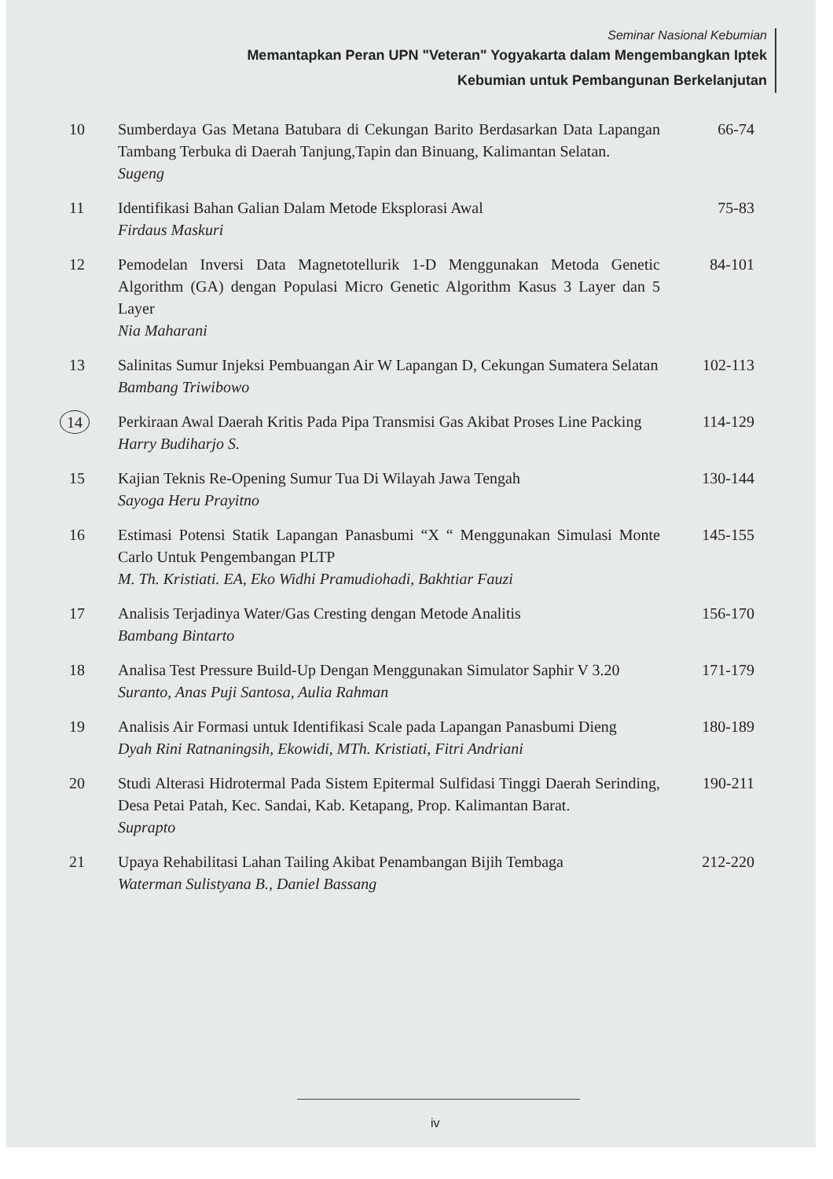Seminar Nasional Kebumian
Memantapkan Peran UPN "Veteran" Yogyakarta dalam Mengembangkan Iptek
Kebumian untuk Pembangunan Berkelanjutan
10 Sumberdaya Gas Metana Batubara di Cekungan Barito Berdasarkan Data Lapangan Tambang Terbuka di Daerah Tanjung,Tapin dan Binuang, Kalimantan Selatan.
Sugeng
66-74
11 Identifikasi Bahan Galian Dalam Metode Eksplorasi Awal
Firdaus Maskuri
75-83
12 Pemodelan Inversi Data Magnetotellurik 1-D Menggunakan Metoda Genetic Algorithm (GA) dengan Populasi Micro Genetic Algorithm Kasus 3 Layer dan 5 Layer
Nia Maharani
84-101
13 Salinitas Sumur Injeksi Pembuangan Air W Lapangan D, Cekungan Sumatera Selatan
Bambang Triwibowo
102-113
14 Perkiraan Awal Daerah Kritis Pada Pipa Transmisi Gas Akibat Proses Line Packing
Harry Budiharjo S.
114-129
15 Kajian Teknis Re-Opening Sumur Tua Di Wilayah Jawa Tengah
Sayoga Heru Prayitno
130-144
16 Estimasi Potensi Statik Lapangan Panasbumi “X “ Menggunakan Simulasi Monte Carlo Untuk Pengembangan PLTP
M. Th. Kristiati. EA, Eko Widhi Pramudiohadi, Bakhtiar Fauzi
145-155
17 Analisis Terjadinya Water/Gas Cresting dengan Metode Analitis
Bambang Bintarto
156-170
18 Analisa Test Pressure Build-Up Dengan Menggunakan Simulator Saphir V 3.20
Suranto, Anas Puji Santosa, Aulia Rahman
171-179
19 Analisis Air Formasi untuk Identifikasi Scale pada Lapangan Panasbumi Dieng
Dyah Rini Ratnaningsih, Ekowidi, MTh. Kristiati, Fitri Andriani
180-189
20 Studi Alterasi Hidrotermal Pada Sistem Epitermal Sulfidasi Tinggi Daerah Serinding, Desa Petai Patah, Kec. Sandai, Kab. Ketapang, Prop. Kalimantan Barat.
Suprapto
190-211
21 Upaya Rehabilitasi Lahan Tailing Akibat Penambangan Bijih Tembaga
Waterman Sulistyana B., Daniel Bassang
212-220
iv